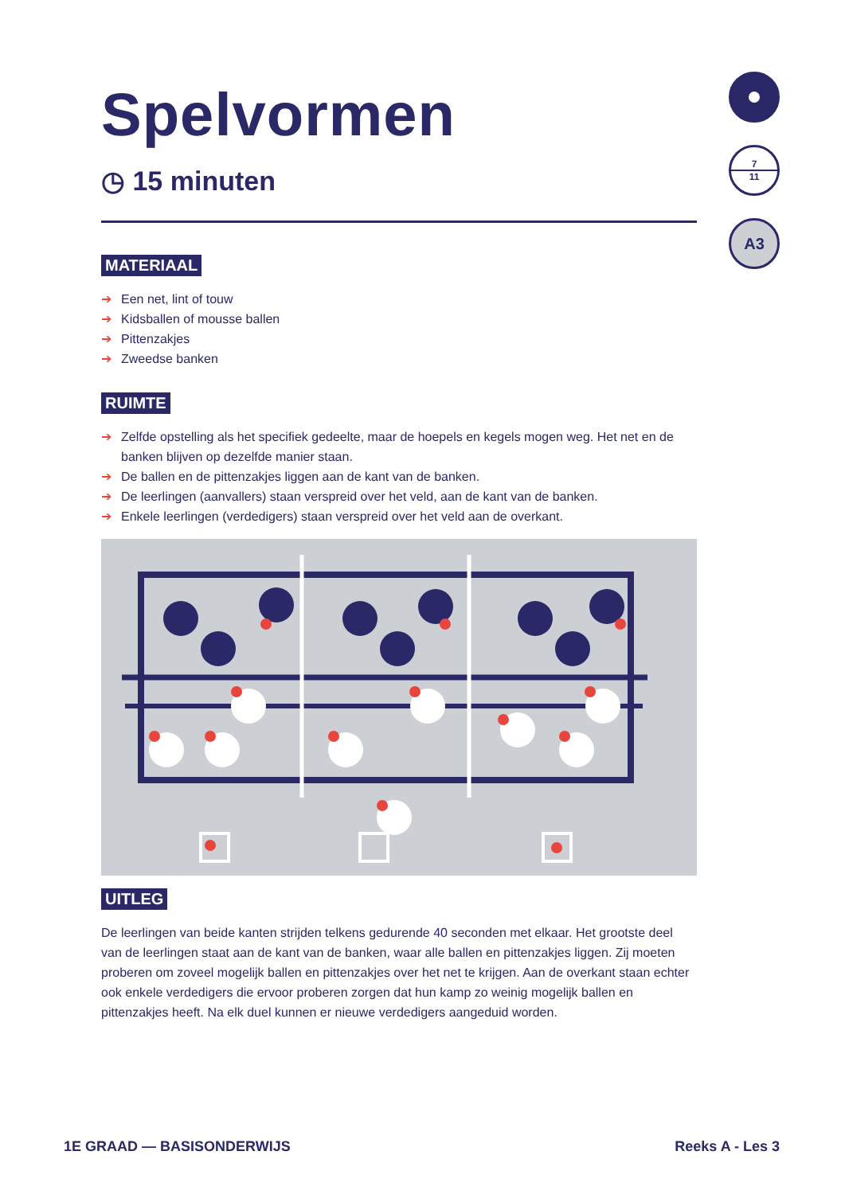7
11
A3
Spelvormen
◷ 15 minuten
MATERIAAL
➔ Een net, lint of touw
➔ Kidsballen of mousse ballen
➔ Pittenzakjes
➔ Zweedse banken
RUIMTE
➔ Zelfde opstelling als het specifiek gedeelte, maar de hoepels en kegels mogen weg. Het net en de banken blijven op dezelfde manier staan.
➔ De ballen en de pittenzakjes liggen aan de kant van de banken.
➔ De leerlingen (aanvallers) staan verspreid over het veld, aan de kant van de banken.
➔ Enkele leerlingen (verdedigers) staan verspreid over het veld aan de overkant.
UITLEG
De leerlingen van beide kanten strijden telkens gedurende 40 seconden met elkaar. Het grootste deel van de leerlingen staat aan de kant van de banken, waar alle ballen en pittenzakjes liggen. Zij moeten proberen om zoveel mogelijk ballen en pittenzakjes over het net te krijgen. Aan de overkant staan echter ook enkele verdedigers die ervoor proberen zorgen dat hun kamp zo weinig mogelijk ballen en pittenzakjes heeft. Na elk duel kunnen er nieuwe verdedigers aangeduid worden.
1E GRAAD — BASISONDERWIJS Reeks A - Les 3